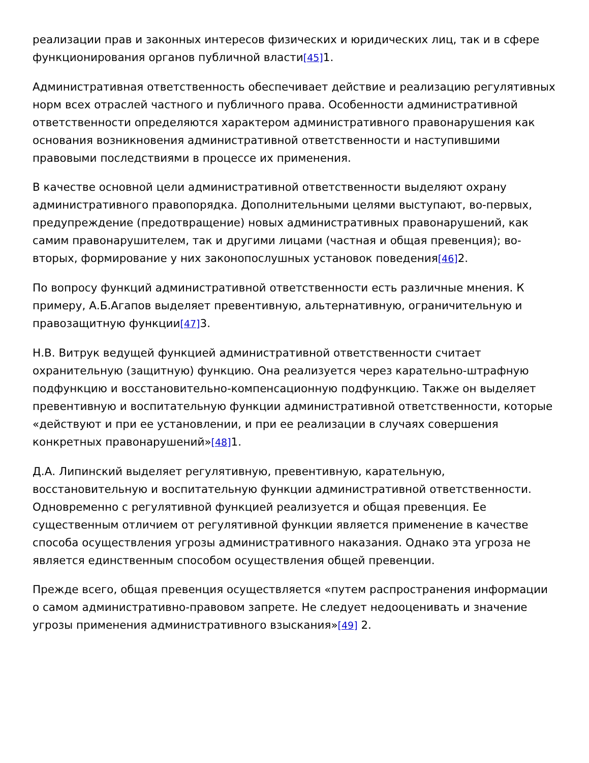реализации прав и законных интересов физических и юридических лиц, так и в сфере функционирования органов публичной власти[45] 1.
Административная ответственность обеспечивает действие и реализацию регулятивных норм всех отраслей частного и публичного права. Особенности административной ответственности определяются характером административного правонарушения как основания возникновения административной ответственности и наступившими правовыми последствиями в процессе их применения.
В качестве основной цели административной ответственности выделяют охрану административного правопорядка. Дополнительными целями выступают, во-первых, предупреждение (предотвращение) новых административных правонарушений, как самим правонарушителем, так и другими лицами (частная и общая превенция); во-вторых, формирование у них законопослушных установок поведения[46] 2.
По вопросу функций административной ответственности есть различные мнения. К примеру, А.Б.Агапов выделяет превентивную, альтернативную, ограничительную и правозащитную функции[47] 3.
Н.В. Витрук ведущей функцией административной ответственности считает охранительную (защитную) функцию. Она реализуется через карательно-штрафную подфункцию и восстановительно-компенсационную подфункцию. Также он выделяет превентивную и воспитательную функции административной ответственности, которые «действуют и при ее установлении, и при ее реализации в случаях совершения конкретных правонарушений»[48] 1.
Д.А. Липинский выделяет регулятивную, превентивную, карательную, восстановительную и воспитательную функции административной ответственности. Одновременно с регулятивной функцией реализуется и общая превенция. Ее существенным отличием от регулятивной функции является применение в качестве способа осуществления угрозы административного наказания. Однако эта угроза не является единственным способом осуществления общей превенции.
Прежде всего, общая превенция осуществляется «путем распространения информации о самом административно-правовом запрете. Не следует недооценивать и значение угрозы применения административного взыскания»[49] 2.